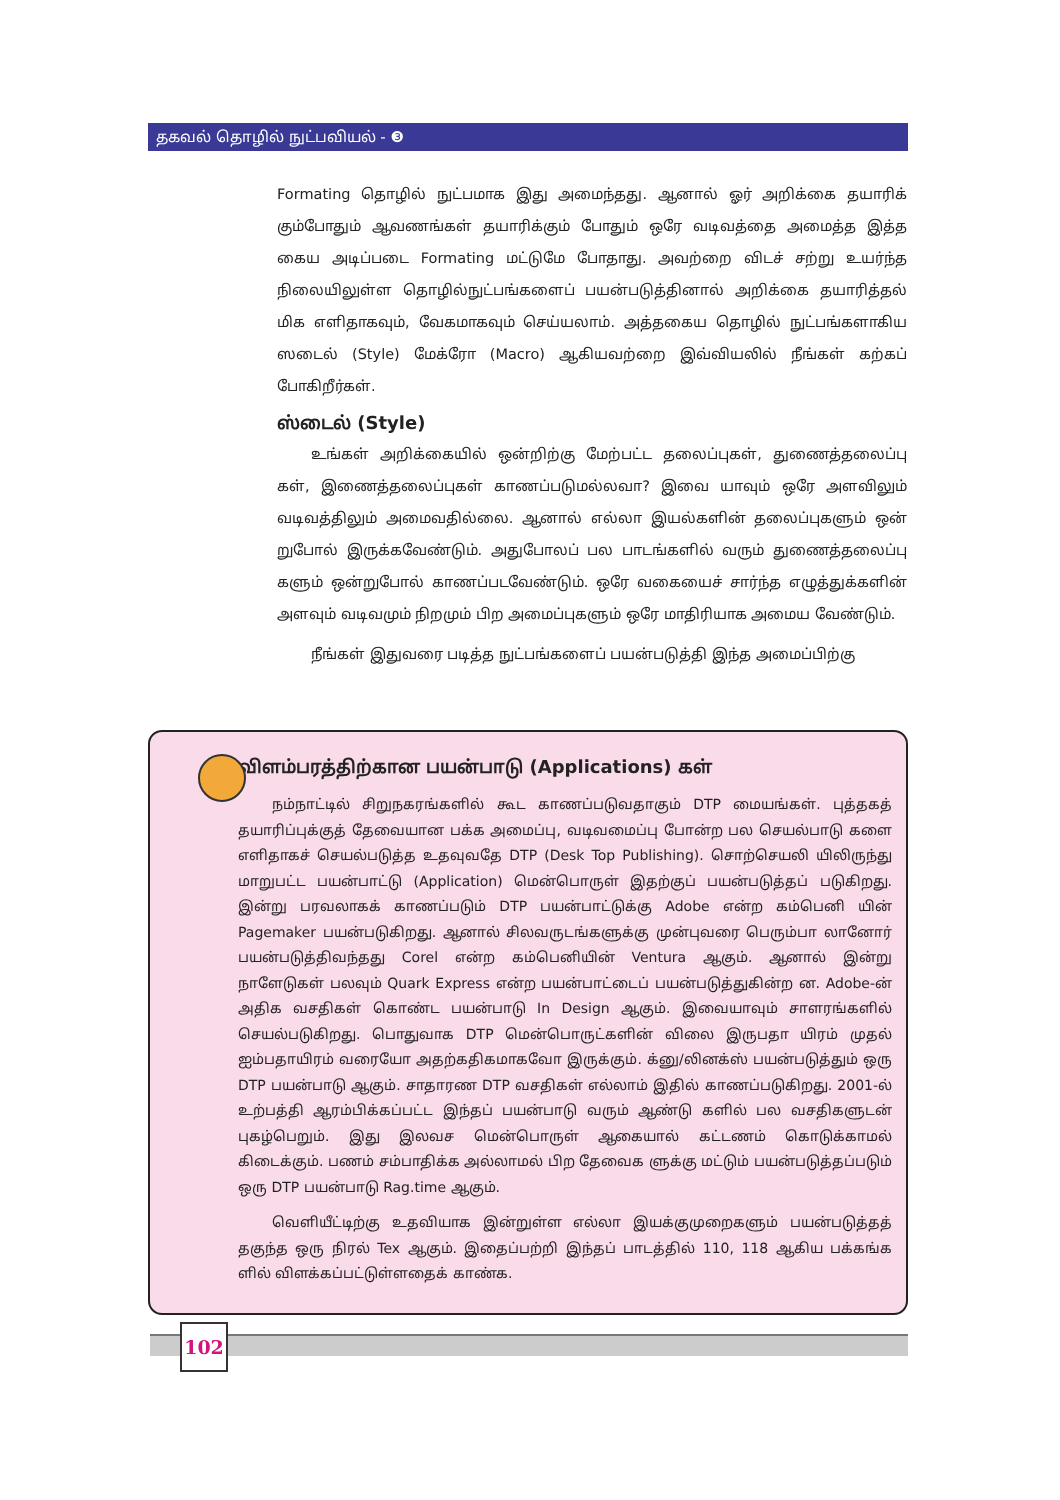தகவல் தொழில் நுட்பவியல் - ❸
Formating தொழில் நுட்பமாக இது அமைந்தது. ஆனால் ஓர் அறிக்கை தயாரிக் கும்போதும் ஆவணங்கள் தயாரிக்கும் போதும் ஒரே வடிவத்தை அமைத்த இத்த கைய அடிப்படை Formating மட்டுமே போதாது. அவற்றை விடச் சற்று உயர்ந்த நிலையிலுள்ள தொழில்நுட்பங்களைப் பயன்படுத்தினால் அறிக்கை தயாரித்தல் மிக எளிதாகவும், வேகமாகவும் செய்யலாம். அத்தகைய தொழில் நுட்பங்களாகிய ஸடைல் (Style) மேக்ரோ (Macro) ஆகியவற்றை இவ்வியலில் நீங்கள் கற்கப் போகிறீர்கள்.
ஸ்டைல் (Style)
உங்கள் அறிக்கையில் ஒன்றிற்கு மேற்பட்ட தலைப்புகள், துணைத்தலைப்பு கள், இணைத்தலைப்புகள் காணப்படுமல்லவா? இவை யாவும் ஒரே அளவிலும் வடிவத்திலும் அமைவதில்லை. ஆனால் எல்லா இயல்களின் தலைப்புகளும் ஒன் றுபோல் இருக்கவேண்டும். அதுபோலப் பல பாடங்களில் வரும் துணைத்தலைப்பு களும் ஒன்றுபோல் காணப்படவேண்டும். ஒரே வகையைச் சார்ந்த எழுத்துக்களின் அளவும் வடிவமும் நிறமும் பிற அமைப்புகளும் ஒரே மாதிரியாக அமைய வேண்டும்.
நீங்கள் இதுவரை படித்த நுட்பங்களைப் பயன்படுத்தி இந்த அமைப்பிற்கு
விளம்பரத்திற்கான பயன்பாடு (Applications) கள்
நம்நாட்டில் சிறுநகரங்களில் கூட காணப்படுவதாகும் DTP மையங்கள். புத்தகத் தயாரிப்புக்குத் தேவையான பக்க அமைப்பு, வடிவமைப்பு போன்ற பல செயல்பாடு களை எளிதாகச் செயல்படுத்த உதவுவதே DTP (Desk Top Publishing). சொற்செயலி யிலிருந்து மாறுபட்ட பயன்பாட்டு (Application) மென்பொருள் இதற்குப் பயன்படுத்தப் படுகிறது. இன்று பரவலாகக் காணப்படும் DTP பயன்பாட்டுக்கு Adobe என்ற கம்பெனி யின் Pagemaker பயன்படுகிறது. ஆனால் சிலவருடங்களுக்கு முன்புவரை பெரும்பா லானோர் பயன்படுத்திவந்தது Corel என்ற கம்பெனியின் Ventura ஆகும். ஆனால் இன்று நாளேடுகள் பலவும் Quark Express என்ற பயன்பாட்டைப் பயன்படுத்துகின்ற ன. Adobe-ன் அதிக வசதிகள் கொண்ட பயன்பாடு In Design ஆகும். இவையாவும் சாளரங்களில் செயல்படுகிறது. பொதுவாக DTP மென்பொருட்களின் விலை இருபதா யிரம் முதல் ஐம்பதாயிரம் வரையோ அதற்கதிகமாகவோ இருக்கும். க்னு/லினக்ஸ் பயன்படுத்தும் ஒரு DTP பயன்பாடு ஆகும். சாதாரண DTP வசதிகள் எல்லாம் இதில் காணப்படுகிறது. 2001-ல் உற்பத்தி ஆரம்பிக்கப்பட்ட இந்தப் பயன்பாடு வரும் ஆண்டு களில் பல வசதிகளுடன் புகழ்பெறும். இது இலவச மென்பொருள் ஆகையால் கட்டணம் கொடுக்காமல் கிடைக்கும். பணம் சம்பாதிக்க அல்லாமல் பிற தேவைக ளுக்கு மட்டும் பயன்படுத்தப்படும் ஒரு DTP பயன்பாடு Rag.time ஆகும்.
வெளியீட்டிற்கு உதவியாக இன்றுள்ள எல்லா இயக்குமுறைகளும் பயன்படுத்தத் தகுந்த ஒரு நிரல் Tex ஆகும். இதைப்பற்றி இந்தப் பாடத்தில் 110, 118 ஆகிய பக்கங்க ளில் விளக்கப்பட்டுள்ளதைக் காண்க.
102